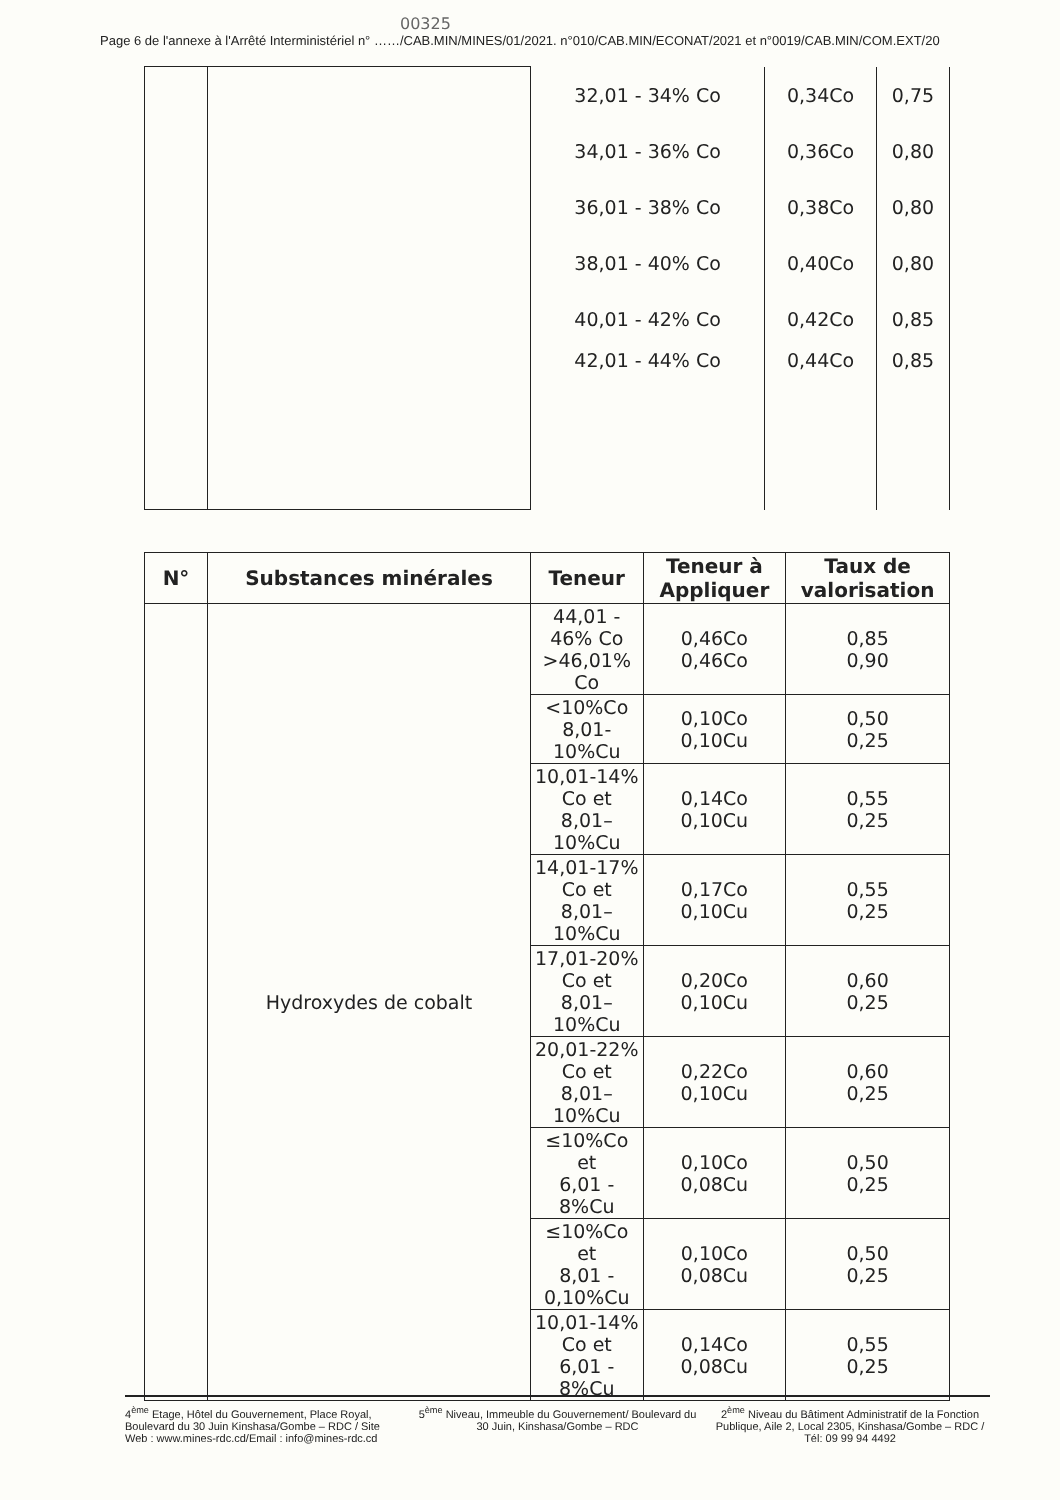00325
Page 6 de l'annexe à l'Arrêté Interministériel n° ……/CAB.MIN/MINES/01/2021. n°010/CAB.MIN/ECONAT/2021 et n°0019/CAB.MIN/COM.EXT/20
| | | 32,01 - 34% Co | 0,34Co | 0,75 |
| | | 34,01 - 36% Co | 0,36Co | 0,80 |
| | | 36,01 - 38% Co | 0,38Co | 0,80 |
| | | 38,01 - 40% Co | 0,40Co | 0,80 |
| | | 40,01 - 42% Co | 0,42Co | 0,85 |
| | | 42,01 - 44% Co | 0,44Co | 0,85 |
| N° | Substances minérales | Teneur | Teneur à Appliquer | Taux de valorisation |
| --- | --- | --- | --- | --- |
| | Hydroxydes de cobalt | 44,01 - 46% Co >46,01% Co | 0,46Co 0,46Co | 0,85 0,90 |
| | | <10%Co 8,01-10%Cu | 0,10Co 0,10Cu | 0,50 0,25 |
| | | 10,01-14% Co et 8,01–10%Cu | 0,14Co 0,10Cu | 0,55 0,25 |
| | | 14,01-17% Co et 8,01–10%Cu | 0,17Co 0,10Cu | 0,55 0,25 |
| | | 17,01-20% Co et 8,01–10%Cu | 0,20Co 0,10Cu | 0,60 0,25 |
| | | 20,01-22% Co et 8,01–10%Cu | 0,22Co 0,10Cu | 0,60 0,25 |
| | | ≤10%Co et 6,01 - 8%Cu | 0,10Co 0,08Cu | 0,50 0,25 |
| | | ≤10%Co et 8,01 - 0,10%Cu | 0,10Co 0,08Cu | 0,50 0,25 |
| | | 10,01-14% Co et 6,01 - 8%Cu | 0,14Co 0,08Cu | 0,55 0,25 |
4<sup>ème</sup> Etage, Hôtel du Gouvernement, Place Royal, Boulevard du 30 Juin Kinshasa/Gombe – RDC / Site Web : www.mines-rdc.cd/Email : info@mines-rdc.cd
5<sup>ème</sup> Niveau, Immeuble du Gouvernement/ Boulevard du 30 Juin, Kinshasa/Gombe – RDC
2<sup>ème</sup> Niveau du Bâtiment Administratif de la Fonction Publique, Aile 2, Local 2305, Kinshasa/Gombe – RDC / Tél: 09 99 94 4492